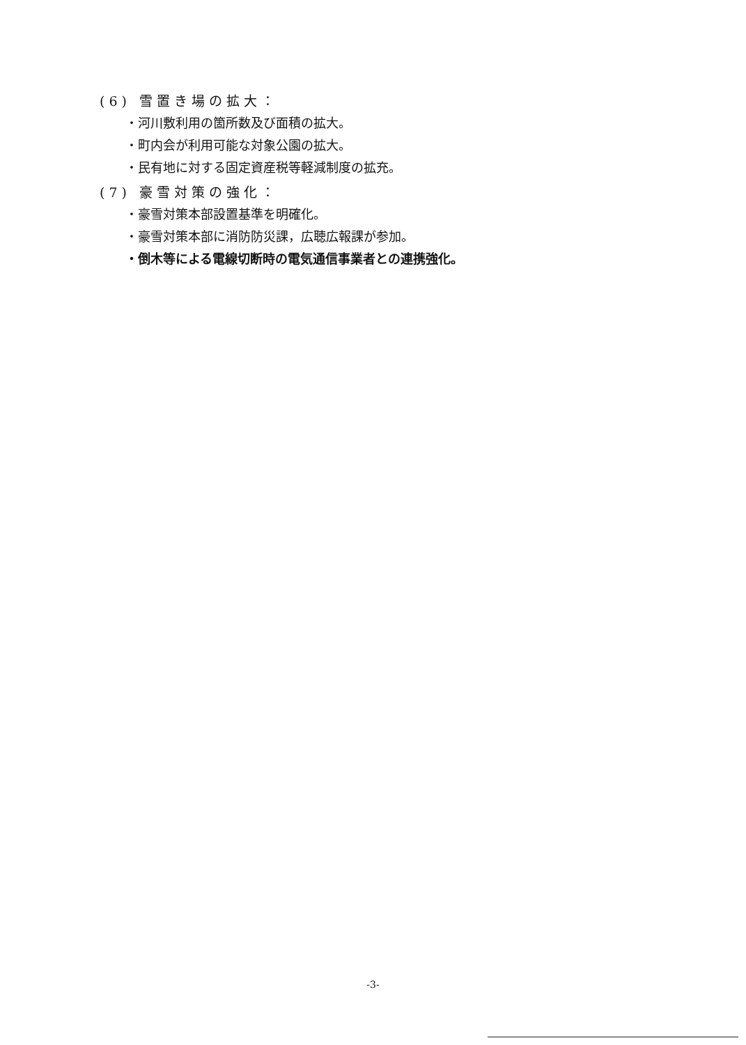(6) 雪置き場の拡大：
・河川敷利用の箇所数及び面積の拡大。
・町内会が利用可能な対象公園の拡大。
・民有地に対する固定資産税等軽減制度の拡充。
(7) 豪雪対策の強化：
・豪雪対策本部設置基準を明確化。
・豪雪対策本部に消防防災課，広聴広報課が参加。
・倒木等による電線切断時の電気通信事業者との連携強化。
-3-